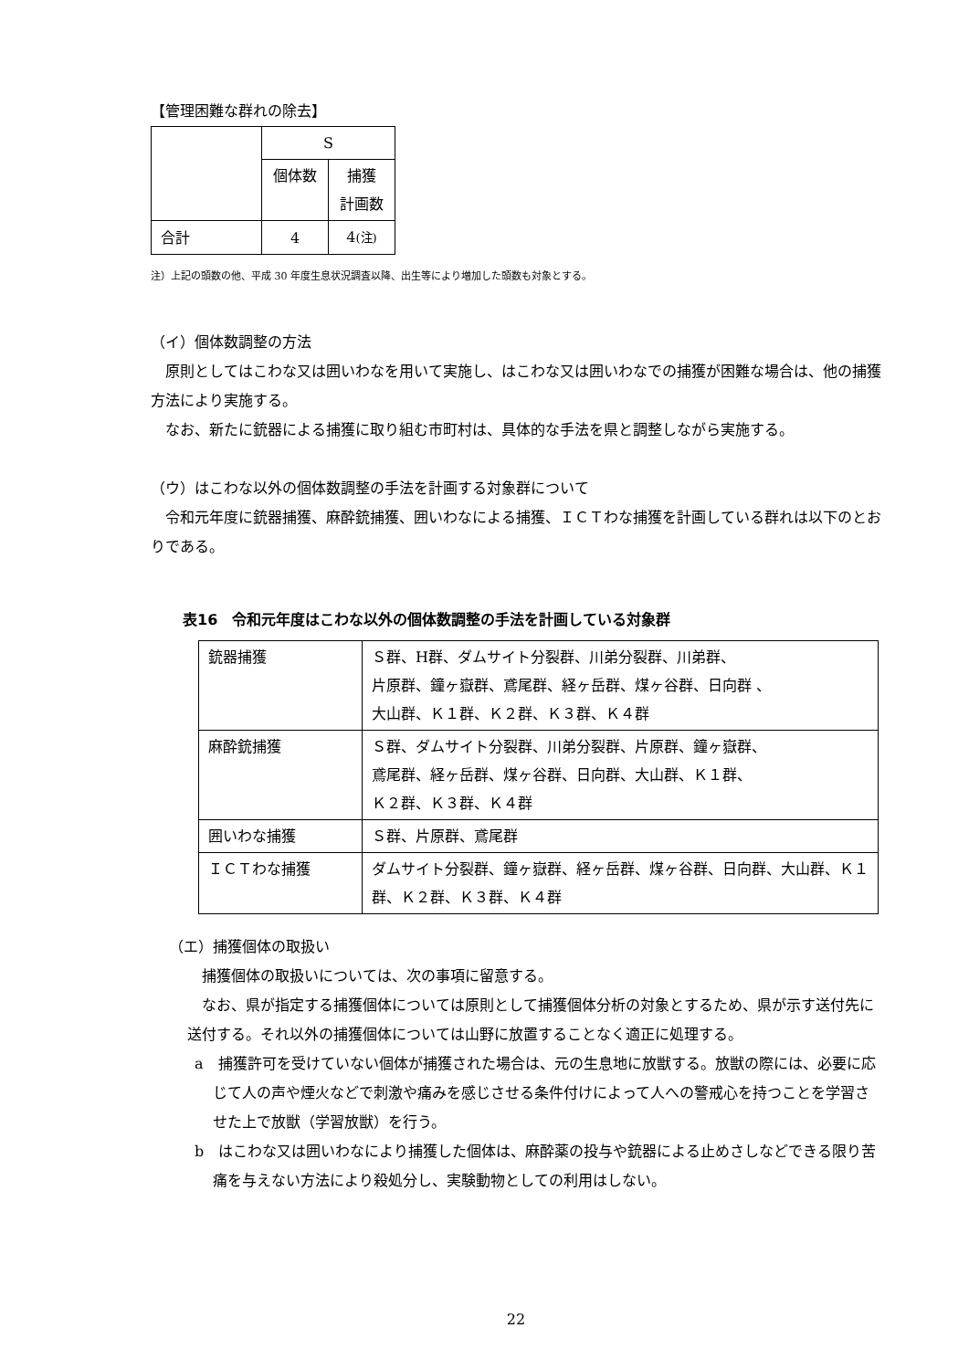【管理困難な群れの除去】
| | S | |
| | 個体数 | 捕獲 計画数 |
| 合計 | 4 | 4 (注) |
注）上記の頭数の他、平成 30 年度生息状況調査以降、出生等により増加した頭数も対象とする。
（イ）個体数調整の方法
　原則としてはこわな又は囲いわなを用いて実施し、はこわな又は囲いわなでの捕獲が困難な場合は、他の捕獲方法により実施する。
　なお、新たに銃器による捕獲に取り組む市町村は、具体的な手法を県と調整しながら実施する。
（ウ）はこわな以外の個体数調整の手法を計画する対象群について
　令和元年度に銃器捕獲、麻酔銃捕獲、囲いわなによる捕獲、ＩＣＴわな捕獲を計画している群れは以下のとおりである。
表16　令和元年度はこわな以外の個体数調整の手法を計画している対象群
| 銃器捕獲 | Ｓ群、H群、ダムサイト分裂群、川弟分裂群、川弟群、 片原群、鐘ヶ嶽群、鳶尾群、経ヶ岳群、煤ヶ谷群、日向群 、 大山群、Ｋ１群、Ｋ２群、Ｋ３群、Ｋ４群 |
| 麻酔銃捕獲 | Ｓ群、ダムサイト分裂群、川弟分裂群、片原群、鐘ヶ嶽群、 鳶尾群、経ヶ岳群、煤ヶ谷群、日向群、大山群、Ｋ１群、 Ｋ２群、Ｋ３群、Ｋ４群 |
| 囲いわな捕獲 | Ｓ群、片原群、鳶尾群 |
| ＩＣＴわな捕獲 | ダムサイト分裂群、鐘ヶ嶽群、経ヶ岳群、煤ヶ谷群、日向群、大山群、Ｋ１群、Ｋ２群、Ｋ３群、Ｋ４群 |
（エ）捕獲個体の取扱い
　捕獲個体の取扱いについては、次の事項に留意する。
　なお、県が指定する捕獲個体については原則として捕獲個体分析の対象とするため、県が示す送付先に送付する。それ以外の捕獲個体については山野に放置することなく適正に処理する。
a　捕獲許可を受けていない個体が捕獲された場合は、元の生息地に放獣する。放獣の際には、必要に応じて人の声や煙火などで刺激や痛みを感じさせる条件付けによって人への警戒心を持つことを学習させた上で放獣（学習放獣）を行う。
b　はこわな又は囲いわなにより捕獲した個体は、麻酔薬の投与や銃器による止めさしなどできる限り苦痛を与えない方法により殺処分し、実験動物としての利用はしない。
22